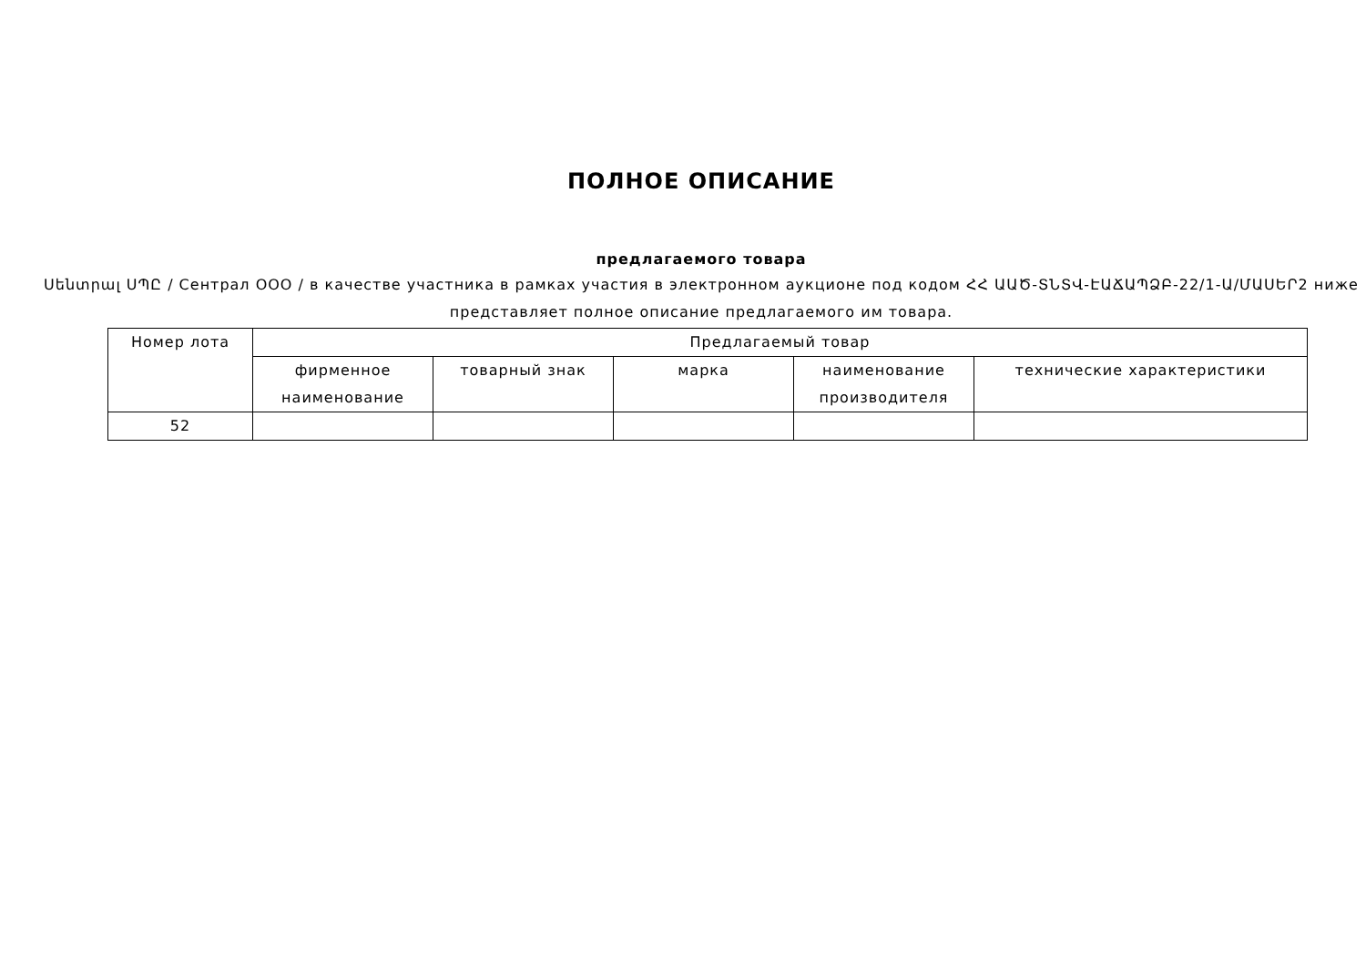ПОЛНОЕ ОПИСАНИЕ
предлагаемого товара
Սենտրալ ՍՊԸ / Сентрал ООО / в качестве участника в рамках участия в электронном аукционе под кодом ՀՀ ԱԱԾ-ՏՆՏՎ-ԷԱՃԱՊՁԲ-22/1-Ա/ՄԱՍԵՐ2 ниже представляет полное описание предлагаемого им товара.
| Номер лота | Предлагаемый товар | | | | |
| --- | --- | --- | --- | --- | --- |
| | фирменное наименование | товарный знак | марка | наименование производителя | технические характеристики |
| 52 | | | | | |